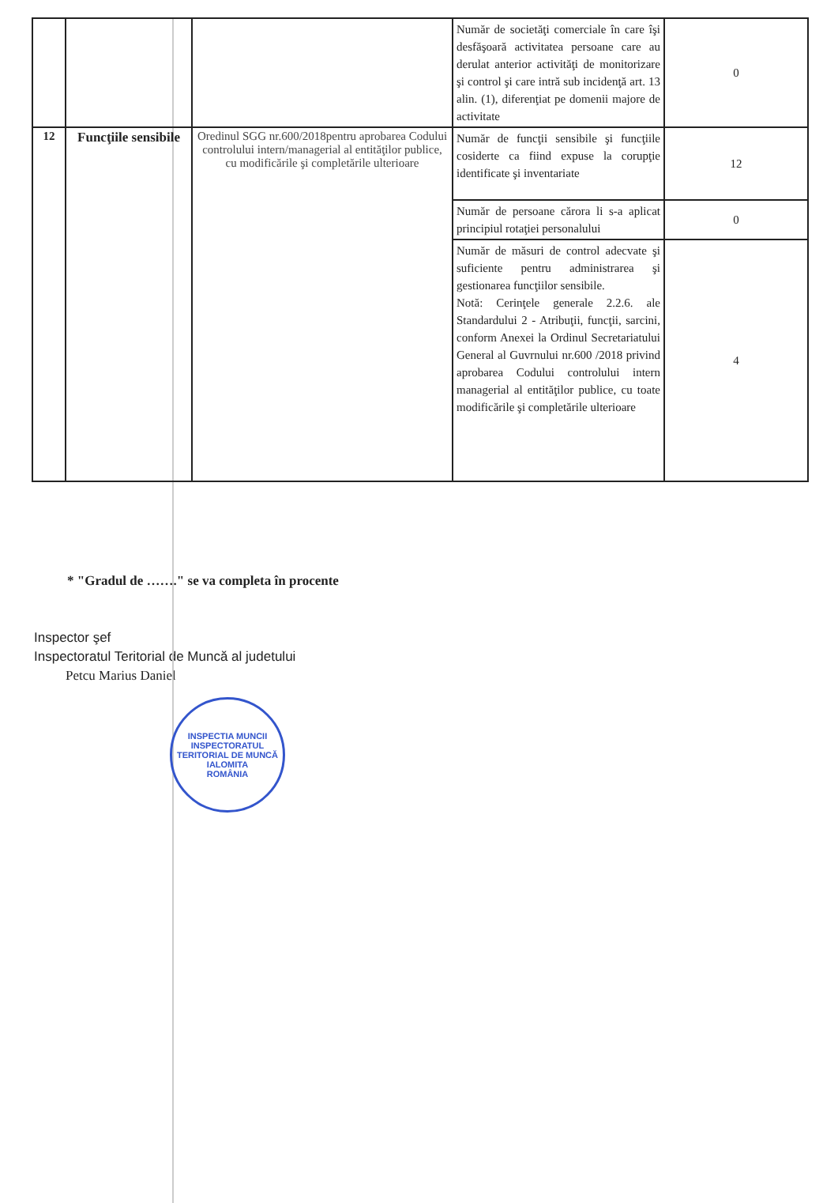| | | | Număr de societăţi comerciale în care îşi desfăşoară activitatea persoane care au derulat anterior activităţi de monitorizare şi control şi care intră sub incidenţă art. 13 alin. (1), diferenţiat pe domenii majore de activitate | 0 |
| 12 | Funcţiile sensibile | Oredinul SGG nr.600/2018pentru aprobarea Codului controlului intern/managerial al entităţilor publice, cu modificările şi completările ulterioare | Număr de funcţii sensibile şi funcţiile cosiderte ca fiind expuse la corupţie identificate şi inventariate | 12 |
| | | | Număr de persoane cărora li s-a aplicat principiul rotaţiei personalului | 0 |
| | | | Număr de măsuri de control adecvate şi suficiente pentru administrarea şi gestionarea funcţiilor sensibile. Notă: Cerinţele generale 2.2.6. ale Standardului 2 - Atribuţii, funcţii, sarcini, conform Anexei la Ordinul Secretariatului General al Guvrnului nr.600 /2018 privind aprobarea Codului controlului intern managerial al entităţilor publice, cu toate modificările şi completările ulterioare | 4 |
* "Gradul de ……." se va completa în procente
Inspector şef
Inspectoratul Teritorial de Muncă al judetului
Petcu Marius Daniel
INSPECTIA MUNCII
INSPECTORATUL TERITORIAL DE MUNCĂ IALOMITA
ROMÂNIA